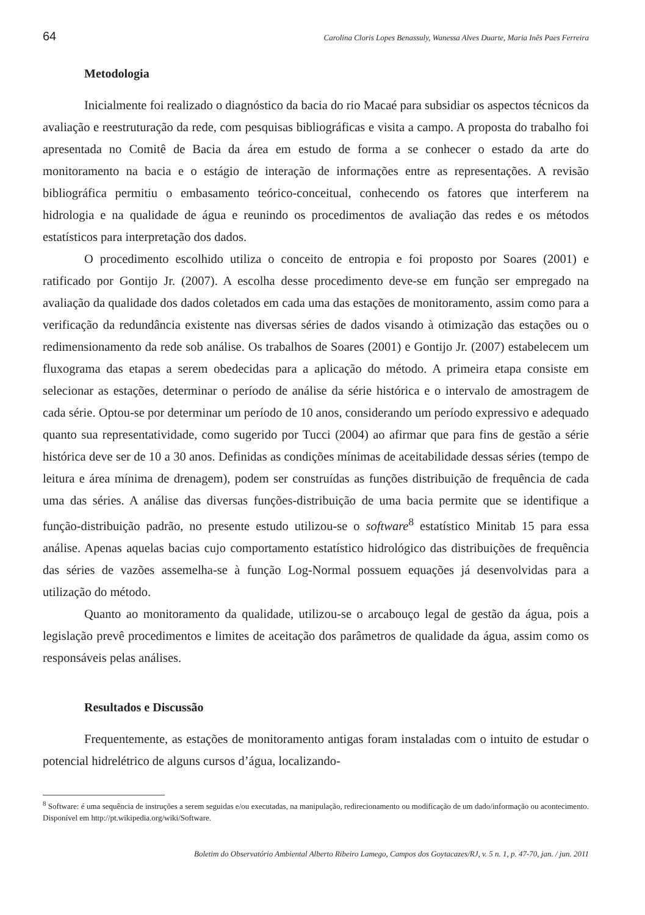64 Carolina Cloris Lopes Benassuly, Wanessa Alves Duarte, Maria Inês Paes Ferreira
Metodologia
Inicialmente foi realizado o diagnóstico da bacia do rio Macaé para subsidiar os aspectos técnicos da avaliação e reestruturação da rede, com pesquisas bibliográficas e visita a campo. A proposta do trabalho foi apresentada no Comitê de Bacia da área em estudo de forma a se conhecer o estado da arte do monitoramento na bacia e o estágio de interação de informações entre as representações. A revisão bibliográfica permitiu o embasamento teórico-conceitual, conhecendo os fatores que interferem na hidrologia e na qualidade de água e reunindo os procedimentos de avaliação das redes e os métodos estatísticos para interpretação dos dados.
O procedimento escolhido utiliza o conceito de entropia e foi proposto por Soares (2001) e ratificado por Gontijo Jr. (2007). A escolha desse procedimento deve-se em função ser empregado na avaliação da qualidade dos dados coletados em cada uma das estações de monitoramento, assim como para a verificação da redundância existente nas diversas séries de dados visando à otimização das estações ou o redimensionamento da rede sob análise. Os trabalhos de Soares (2001) e Gontijo Jr. (2007) estabelecem um fluxograma das etapas a serem obedecidas para a aplicação do método. A primeira etapa consiste em selecionar as estações, determinar o período de análise da série histórica e o intervalo de amostragem de cada série. Optou-se por determinar um período de 10 anos, considerando um período expressivo e adequado quanto sua representatividade, como sugerido por Tucci (2004) ao afirmar que para fins de gestão a série histórica deve ser de 10 a 30 anos. Definidas as condições mínimas de aceitabilidade dessas séries (tempo de leitura e área mínima de drenagem), podem ser construídas as funções distribuição de frequência de cada uma das séries. A análise das diversas funções-distribuição de uma bacia permite que se identifique a função-distribuição padrão, no presente estudo utilizou-se o software<sup>8</sup> estatístico Minitab 15 para essa análise. Apenas aquelas bacias cujo comportamento estatístico hidrológico das distribuições de frequência das séries de vazões assemelha-se à função Log-Normal possuem equações já desenvolvidas para a utilização do método.
Quanto ao monitoramento da qualidade, utilizou-se o arcabouço legal de gestão da água, pois a legislação prevê procedimentos e limites de aceitação dos parâmetros de qualidade da água, assim como os responsáveis pelas análises.
Resultados e Discussão
Frequentemente, as estações de monitoramento antigas foram instaladas com o intuito de estudar o potencial hidrelétrico de alguns cursos d’água, localizando-
<sup>8</sup> Software: é uma sequência de instruções a serem seguidas e/ou executadas, na manipulação, redirecionamento ou modificação de um dado/informação ou acontecimento. Disponível em http://pt.wikipedia.org/wiki/Software.
Boletim do Observatório Ambiental Alberto Ribeiro Lamego, Campos dos Goytacazes/RJ, v. 5 n. 1, p. 47-70, jan. / jun. 2011